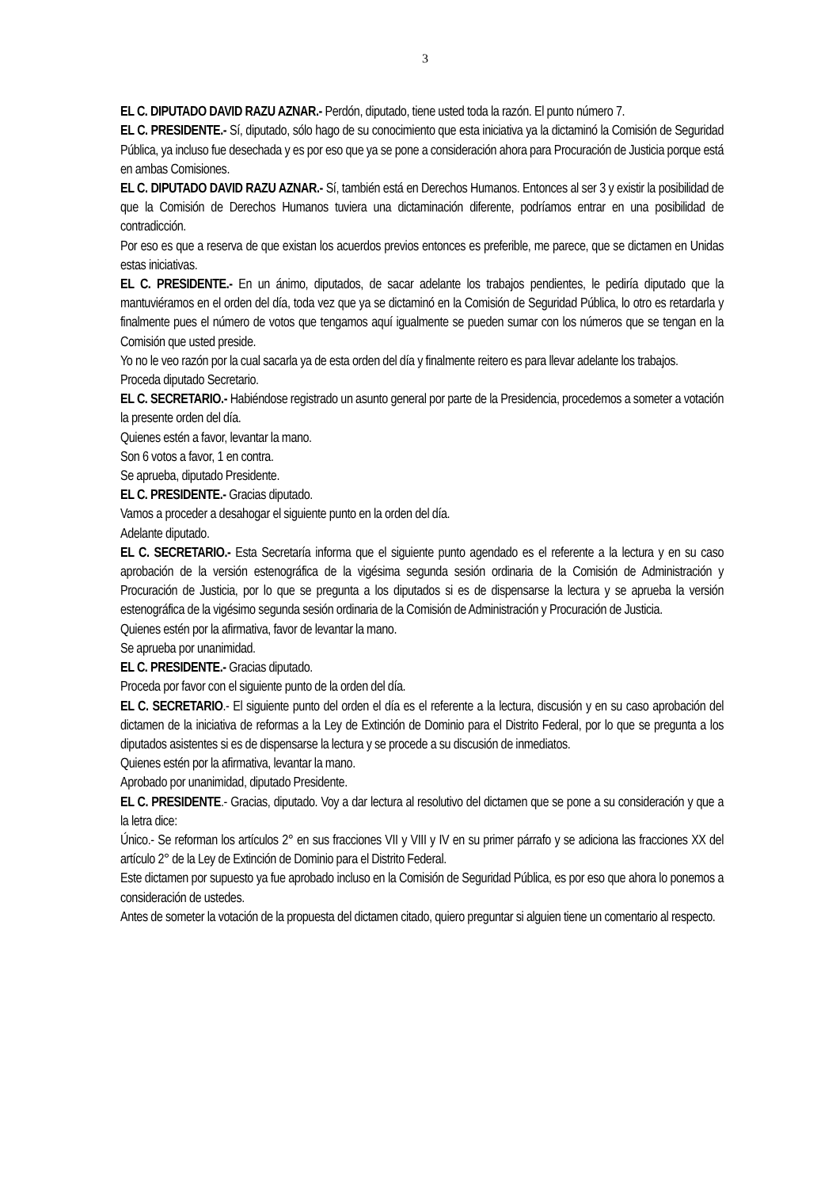3
EL C. DIPUTADO DAVID RAZU AZNAR.- Perdón, diputado, tiene usted toda la razón. El punto número 7.
EL C. PRESIDENTE.- Sí, diputado, sólo hago de su conocimiento que esta iniciativa ya la dictaminó la Comisión de Seguridad Pública, ya incluso fue desechada y es por eso que ya se pone a consideración ahora para Procuración de Justicia porque está en ambas Comisiones.
EL C. DIPUTADO DAVID RAZU AZNAR.- Sí, también está en Derechos Humanos. Entonces al ser 3 y existir la posibilidad de que la Comisión de Derechos Humanos tuviera una dictaminación diferente, podríamos entrar en una posibilidad de contradicción.
Por eso es que a reserva de que existan los acuerdos previos entonces es preferible, me parece, que se dictamen en Unidas estas iniciativas.
EL C. PRESIDENTE.- En un ánimo, diputados, de sacar adelante los trabajos pendientes, le pediría diputado que la mantuviéramos en el orden del día, toda vez que ya se dictaminó en la Comisión de Seguridad Pública, lo otro es retardarla y finalmente pues el número de votos que tengamos aquí igualmente se pueden sumar con los números que se tengan en la Comisión que usted preside.
Yo no le veo razón por la cual sacarla ya de esta orden del día y finalmente reitero es para llevar adelante los trabajos.
Proceda diputado Secretario.
EL C. SECRETARIO.- Habiéndose registrado un asunto general por parte de la Presidencia, procedemos a someter a votación la presente orden del día.
Quienes estén a favor, levantar la mano.
Son 6 votos a favor, 1 en contra.
Se aprueba, diputado Presidente.
EL C. PRESIDENTE.- Gracias diputado.
Vamos a proceder a desahogar el siguiente punto en la orden del día.
Adelante diputado.
EL C. SECRETARIO.- Esta Secretaría informa que el siguiente punto agendado es el referente a la lectura y en su caso aprobación de la versión estenográfica de la vigésima segunda sesión ordinaria de la Comisión de Administración y Procuración de Justicia, por lo que se pregunta a los diputados si es de dispensarse la lectura y se aprueba la versión estenográfica de la vigésimo segunda sesión ordinaria de la Comisión de Administración y Procuración de Justicia.
Quienes estén por la afirmativa, favor de levantar la mano.
Se aprueba por unanimidad.
EL C. PRESIDENTE.- Gracias diputado.
Proceda por favor con el siguiente punto de la orden del día.
EL C. SECRETARIO.- El siguiente punto del orden el día es el referente a la lectura, discusión y en su caso aprobación del dictamen de la iniciativa de reformas a la Ley de Extinción de Dominio para el Distrito Federal, por lo que se pregunta a los diputados asistentes si es de dispensarse la lectura y se procede a su discusión de inmediatos.
Quienes estén por la afirmativa, levantar la mano.
Aprobado por unanimidad, diputado Presidente.
EL C. PRESIDENTE.- Gracias, diputado. Voy a dar lectura al resolutivo del dictamen que se pone a su consideración y que a la letra dice:
Único.- Se reforman los artículos 2° en sus fracciones VII y VIII y IV en su primer párrafo y se adiciona las fracciones XX del artículo 2° de la Ley de Extinción de Dominio para el Distrito Federal.
Este dictamen por supuesto ya fue aprobado incluso en la Comisión de Seguridad Pública, es por eso que ahora lo ponemos a consideración de ustedes.
Antes de someter la votación de la propuesta del dictamen citado, quiero preguntar si alguien tiene un comentario al respecto.